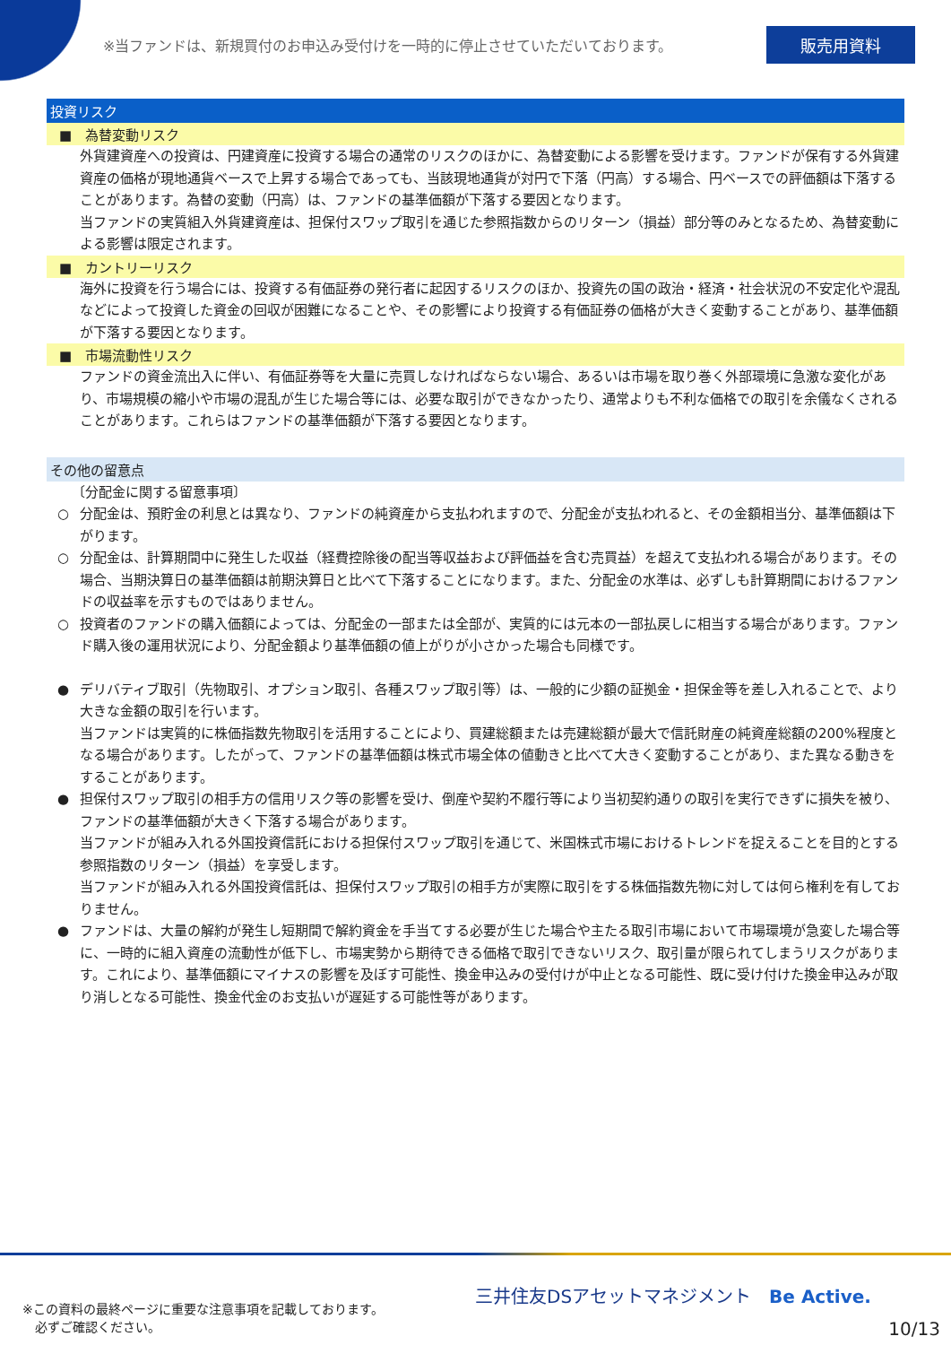※当ファンドは、新規買付のお申込み受付けを一時的に停止させていただいております。 販売用資料
投資リスク
■　為替変動リスク
外貨建資産への投資は、円建資産に投資する場合の通常のリスクのほかに、為替変動による影響を受けます。ファンドが保有する外貨建資産の価格が現地通貨ベースで上昇する場合であっても、当該現地通貨が対円で下落（円高）する場合、円ベースでの評価額は下落することがあります。為替の変動（円高）は、ファンドの基準価額が下落する要因となります。
当ファンドの実質組入外貨建資産は、担保付スワップ取引を通じた参照指数からのリターン（損益）部分等のみとなるため、為替変動による影響は限定されます。
■　カントリーリスク
海外に投資を行う場合には、投資する有価証券の発行者に起因するリスクのほか、投資先の国の政治・経済・社会状況の不安定化や混乱などによって投資した資金の回収が困難になることや、その影響により投資する有価証券の価格が大きく変動することがあり、基準価額が下落する要因となります。
■　市場流動性リスク
ファンドの資金流出入に伴い、有価証券等を大量に売買しなければならない場合、あるいは市場を取り巻く外部環境に急激な変化があり、市場規模の縮小や市場の混乱が生じた場合等には、必要な取引ができなかったり、通常よりも不利な価格での取引を余儀なくされることがあります。これらはファンドの基準価額が下落する要因となります。
その他の留意点
〔分配金に関する留意事項〕
○ 分配金は、預貯金の利息とは異なり、ファンドの純資産から支払われますので、分配金が支払われると、その金額相当分、基準価額は下がります。
○ 分配金は、計算期間中に発生した収益（経費控除後の配当等収益および評価益を含む売買益）を超えて支払われる場合があります。その場合、当期決算日の基準価額は前期決算日と比べて下落することになります。また、分配金の水準は、必ずしも計算期間におけるファンドの収益率を示すものではありません。
○ 投資者のファンドの購入価額によっては、分配金の一部または全部が、実質的には元本の一部払戻しに相当する場合があります。ファンド購入後の運用状況により、分配金額より基準価額の値上がりが小さかった場合も同様です。
● デリバティブ取引（先物取引、オプション取引、各種スワップ取引等）は、一般的に少額の証拠金・担保金等を差し入れることで、より大きな金額の取引を行います。
当ファンドは実質的に株価指数先物取引を活用することにより、買建総額または売建総額が最大で信託財産の純資産総額の200%程度となる場合があります。したがって、ファンドの基準価額は株式市場全体の値動きと比べて大きく変動することがあり、また異なる動きをすることがあります。
● 担保付スワップ取引の相手方の信用リスク等の影響を受け、倒産や契約不履行等により当初契約通りの取引を実行できずに損失を被り、ファンドの基準価額が大きく下落する場合があります。
当ファンドが組み入れる外国投資信託における担保付スワップ取引を通じて、米国株式市場におけるトレンドを捉えることを目的とする参照指数のリターン（損益）を享受します。
当ファンドが組み入れる外国投資信託は、担保付スワップ取引の相手方が実際に取引をする株価指数先物に対しては何ら権利を有しておりません。
● ファンドは、大量の解約が発生し短期間で解約資金を手当てする必要が生じた場合や主たる取引市場において市場環境が急変した場合等に、一時的に組入資産の流動性が低下し、市場実勢から期待できる価格で取引できないリスク、取引量が限られてしまうリスクがあります。これにより、基準価額にマイナスの影響を及ぼす可能性、換金申込みの受付けが中止となる可能性、既に受け付けた換金申込みが取り消しとなる可能性、換金代金のお支払いが遅延する可能性等があります。
※この資料の最終ページに重要な注意事項を記載しております。
　必ずご確認ください。
三井住友DSアセットマネジメント　Be Active.
10/13